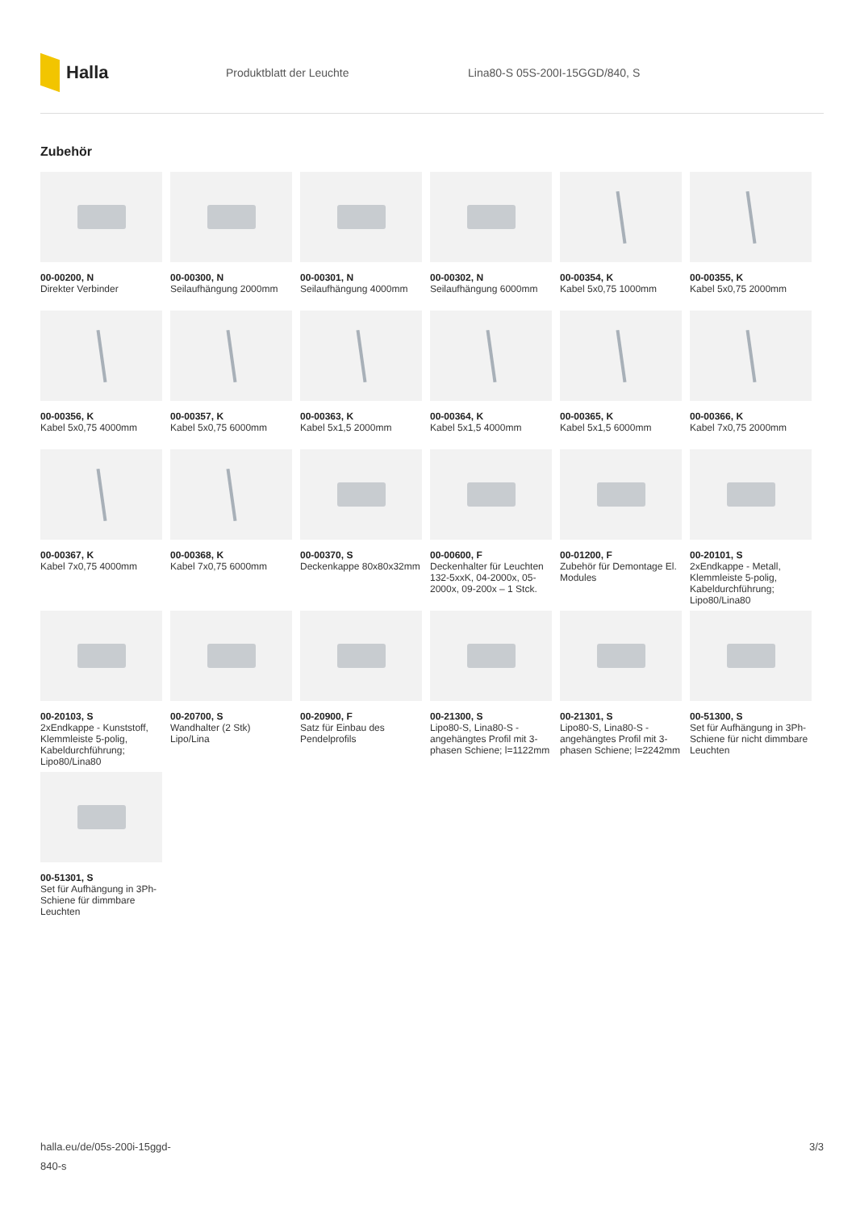Halla
Produktblatt der Leuchte Lina80-S 05S-200I-15GGD/840, S
Zubehör
00-00200, N
Direkter Verbinder
00-00300, N
Seilaufhängung 2000mm
00-00301, N
Seilaufhängung 4000mm
00-00302, N
Seilaufhängung 6000mm
00-00354, K
Kabel 5x0,75 1000mm
00-00355, K
Kabel 5x0,75 2000mm
00-00356, K
Kabel 5x0,75 4000mm
00-00357, K
Kabel 5x0,75 6000mm
00-00363, K
Kabel 5x1,5 2000mm
00-00364, K
Kabel 5x1,5 4000mm
00-00365, K
Kabel 5x1,5 6000mm
00-00366, K
Kabel 7x0,75 2000mm
00-00367, K
Kabel 7x0,75 4000mm
00-00368, K
Kabel 7x0,75 6000mm
00-00370, S
Deckenkappe 80x80x32mm
00-00600, F
Deckenhalter für Leuchten 132-5xxK, 04-2000x, 05-2000x, 09-200x – 1 Stck.
00-01200, F
Zubehör für Demontage El. Modules
00-20101, S
2xEndkappe - Metall, Klemmleiste 5-polig, Kabeldurchführung; Lipo80/Lina80
00-20103, S
2xEndkappe - Kunststoff, Klemmleiste 5-polig, Kabeldurchführung; Lipo80/Lina80
00-20700, S
Wandhalter (2 Stk) Lipo/Lina
00-20900, F
Satz für Einbau des Pendelprofils
00-21300, S
Lipo80-S, Lina80-S - angehängtes Profil mit 3-phasen Schiene; l=1122mm
00-21301, S
Lipo80-S, Lina80-S - angehängtes Profil mit 3-phasen Schiene; l=2242mm
00-51300, S
Set für Aufhängung in 3Ph-Schiene für nicht dimmbare Leuchten
00-51301, S
Set für Aufhängung in 3Ph-Schiene für dimmbare Leuchten
halla.eu/de/05s-200i-15ggd-
840-s
3/3